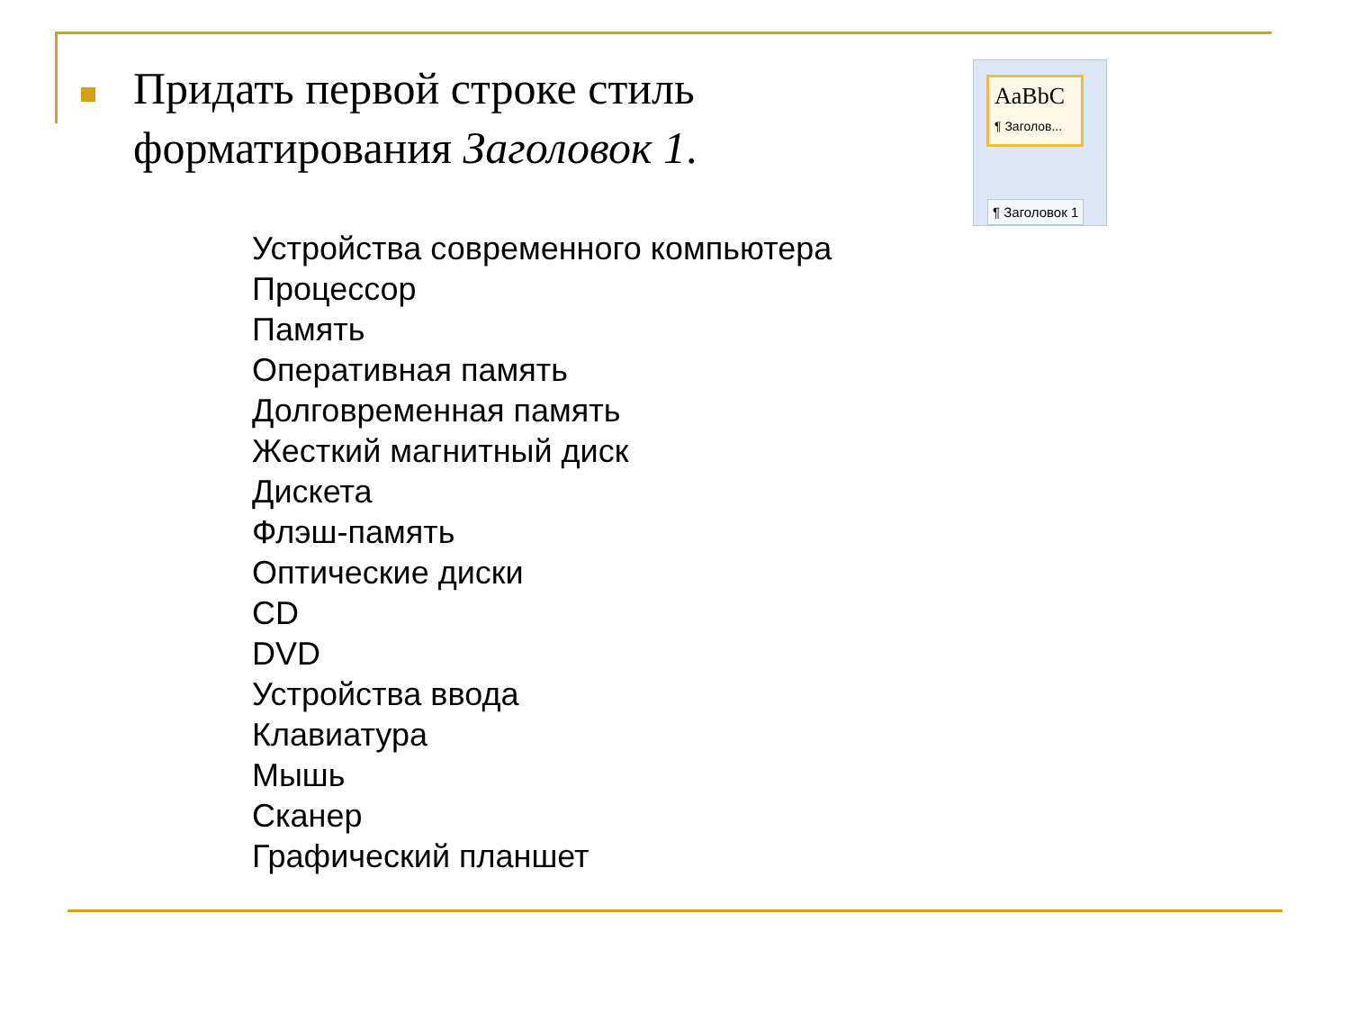Придать первой строке стиль форматирования Заголовок 1.
AaBbC
¶ Заголов...
¶ Заголовок 1
Устройства современного компьютера
Процессор
Память
Оперативная память
Долговременная память
Жесткий магнитный диск
Дискета
Флэш-память
Оптические диски
CD
DVD
Устройства ввода
Клавиатура
Мышь
Сканер
Графический планшет